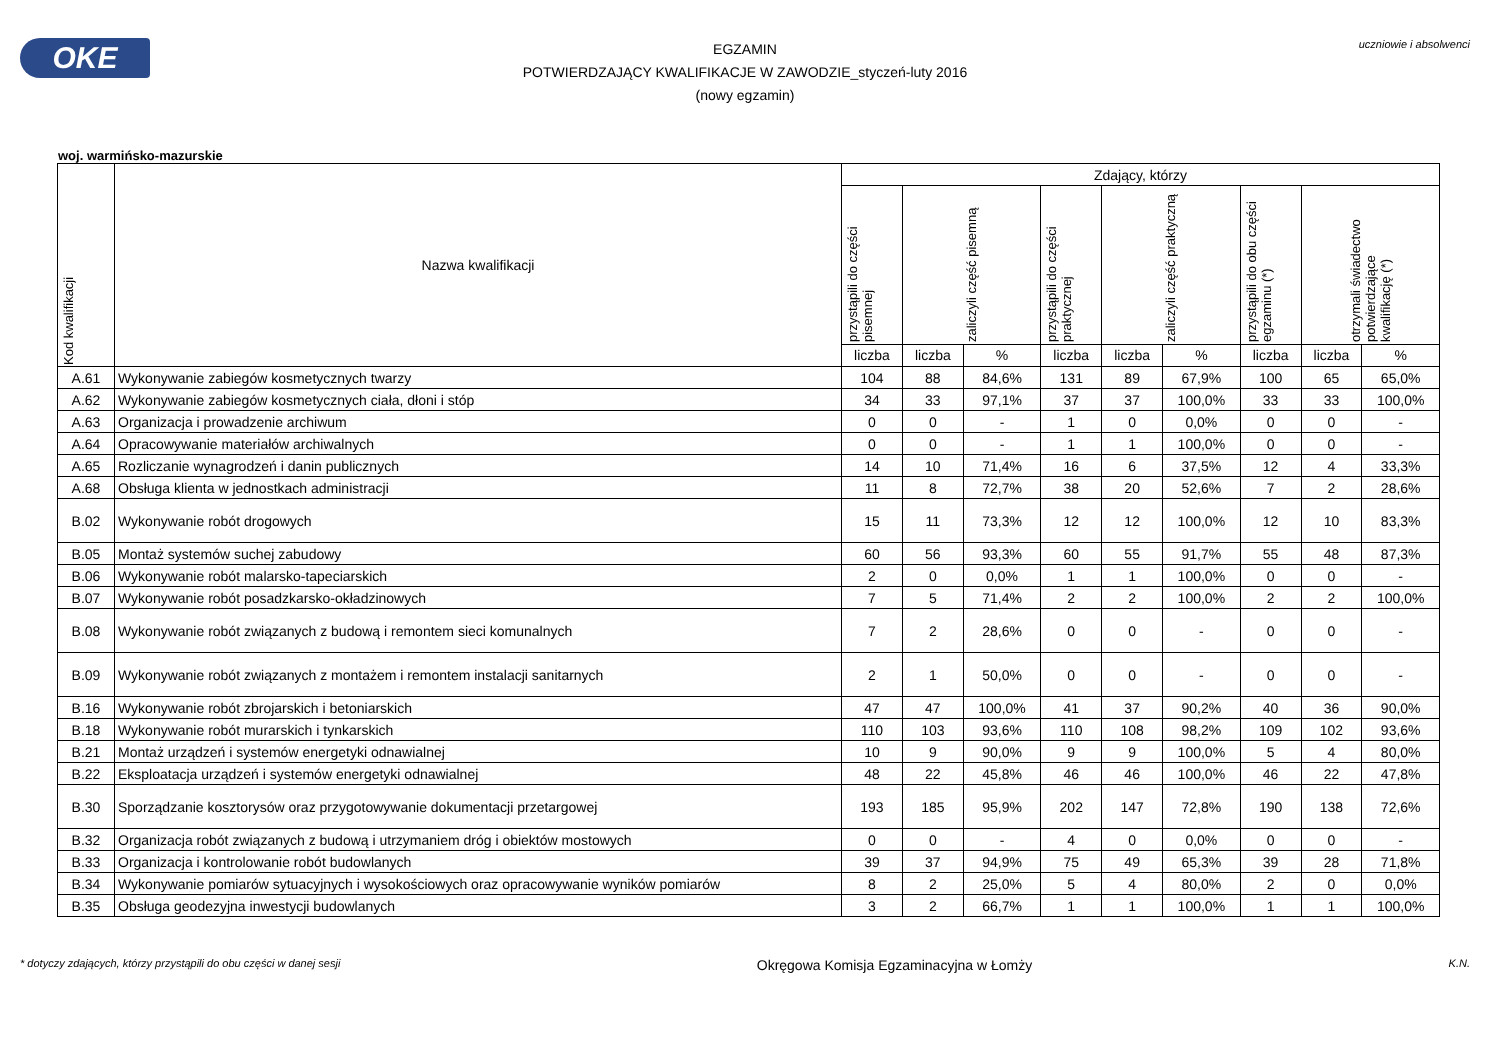OKE
EGZAMIN
POTWIERDZAJĄCY KWALIFIKACJE W ZAWODZIE_styczeń-luty 2016
(nowy egzamin)
uczniowie i absolwenci
woj. warmińsko-mazurskie
| Kod kwalifikacji | Nazwa kwalifikacji | Zdający, którzy | | | | | | | | |
| --- | --- | --- | --- | --- | --- | --- | --- | --- | --- | --- |
| | | przystąpili do części pisemnej | zaliczyli część pisemną | | przystąpili do części praktycznej | zaliczyli część praktyczną | | przystąpili do obu części egzaminu (*) | otrzymali świadectwo potwierdzające kwalifikację (*) | |
| | | liczba | liczba | % | liczba | liczba | % | liczba | liczba | % |
| A.61 | Wykonywanie zabiegów kosmetycznych twarzy | 104 | 88 | 84,6% | 131 | 89 | 67,9% | 100 | 65 | 65,0% |
| A.62 | Wykonywanie zabiegów kosmetycznych ciała, dłoni i stóp | 34 | 33 | 97,1% | 37 | 37 | 100,0% | 33 | 33 | 100,0% |
| A.63 | Organizacja i prowadzenie archiwum | 0 | 0 | - | 1 | 0 | 0,0% | 0 | 0 | - |
| A.64 | Opracowywanie materiałów archiwalnych | 0 | 0 | - | 1 | 1 | 100,0% | 0 | 0 | - |
| A.65 | Rozliczanie wynagrodzeń i danin publicznych | 14 | 10 | 71,4% | 16 | 6 | 37,5% | 12 | 4 | 33,3% |
| A.68 | Obsługa klienta w jednostkach administracji | 11 | 8 | 72,7% | 38 | 20 | 52,6% | 7 | 2 | 28,6% |
| B.02 | Wykonywanie robót drogowych | 15 | 11 | 73,3% | 12 | 12 | 100,0% | 12 | 10 | 83,3% |
| B.05 | Montaż systemów suchej zabudowy | 60 | 56 | 93,3% | 60 | 55 | 91,7% | 55 | 48 | 87,3% |
| B.06 | Wykonywanie robót malarsko-tapeciarskich | 2 | 0 | 0,0% | 1 | 1 | 100,0% | 0 | 0 | - |
| B.07 | Wykonywanie robót posadzkarsko-okładzinowych | 7 | 5 | 71,4% | 2 | 2 | 100,0% | 2 | 2 | 100,0% |
| B.08 | Wykonywanie robót związanych z budową i remontem sieci komunalnych | 7 | 2 | 28,6% | 0 | 0 | - | 0 | 0 | - |
| B.09 | Wykonywanie robót związanych z montażem i remontem instalacji sanitarnych | 2 | 1 | 50,0% | 0 | 0 | - | 0 | 0 | - |
| B.16 | Wykonywanie robót zbrojarskich i betoniarskich | 47 | 47 | 100,0% | 41 | 37 | 90,2% | 40 | 36 | 90,0% |
| B.18 | Wykonywanie robót murarskich i tynkarskich | 110 | 103 | 93,6% | 110 | 108 | 98,2% | 109 | 102 | 93,6% |
| B.21 | Montaż urządzeń i systemów energetyki odnawialnej | 10 | 9 | 90,0% | 9 | 9 | 100,0% | 5 | 4 | 80,0% |
| B.22 | Eksploatacja urządzeń i systemów energetyki odnawialnej | 48 | 22 | 45,8% | 46 | 46 | 100,0% | 46 | 22 | 47,8% |
| B.30 | Sporządzanie kosztorysów oraz przygotowywanie dokumentacji przetargowej | 193 | 185 | 95,9% | 202 | 147 | 72,8% | 190 | 138 | 72,6% |
| B.32 | Organizacja robót związanych z budową i utrzymaniem dróg i obiektów mostowych | 0 | 0 | - | 4 | 0 | 0,0% | 0 | 0 | - |
| B.33 | Organizacja i kontrolowanie robót budowlanych | 39 | 37 | 94,9% | 75 | 49 | 65,3% | 39 | 28 | 71,8% |
| B.34 | Wykonywanie pomiarów sytuacyjnych i wysokościowych oraz opracowywanie wyników pomiarów | 8 | 2 | 25,0% | 5 | 4 | 80,0% | 2 | 0 | 0,0% |
| B.35 | Obsługa geodezyjna inwestycji budowlanych | 3 | 2 | 66,7% | 1 | 1 | 100,0% | 1 | 1 | 100,0% |
* dotyczy zdających, którzy przystąpili do obu części w danej sesji Okręgowa Komisja Egzaminacyjna w Łomży K.N.